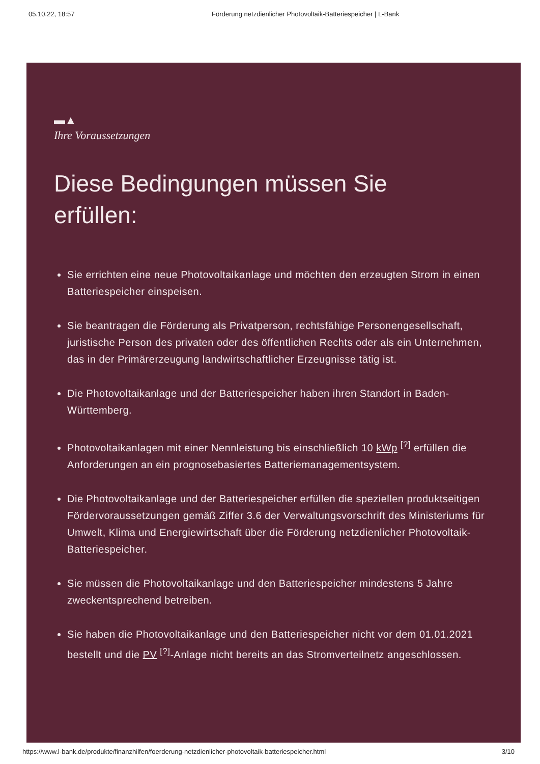05.10.22, 18:57 Förderung netzdienlicher Photovoltaik-Batteriespeicher | L-Bank
▬▲
Ihre Voraussetzungen
Diese Bedingungen müssen Sie
erfüllen:
Sie errichten eine neue Photovoltaikanlage und möchten den erzeugten Strom in einen Batteriespeicher einspeisen.
Sie beantragen die Förderung als Privatperson, rechtsfähige Personengesellschaft, juristische Person des privaten oder des öffentlichen Rechts oder als ein Unternehmen, das in der Primärerzeugung landwirtschaftlicher Erzeugnisse tätig ist.
Die Photovoltaikanlage und der Batteriespeicher haben ihren Standort in Baden-Württemberg.
Photovoltaikanlagen mit einer Nennleistung bis einschließlich 10 kWp <sup>[?]</sup> erfüllen die Anforderungen an ein prognosebasiertes Batteriemanagementsystem.
Die Photovoltaikanlage und der Batteriespeicher erfüllen die speziellen produktseitigen Fördervoraussetzungen gemäß Ziffer 3.6 der Verwaltungsvorschrift des Ministeriums für Umwelt, Klima und Energiewirtschaft über die Förderung netzdienlicher Photovoltaik-Batteriespeicher.
Sie müssen die Photovoltaikanlage und den Batteriespeicher mindestens 5 Jahre zweckentsprechend betreiben.
Sie haben die Photovoltaikanlage und den Batteriespeicher nicht vor dem 01.01.2021 bestellt und die PV <sup>[?]</sup>-Anlage nicht bereits an das Stromverteilnetz angeschlossen.
https://www.l-bank.de/produkte/finanzhilfen/foerderung-netzdienlicher-photovoltaik-batteriespeicher.html 3/10